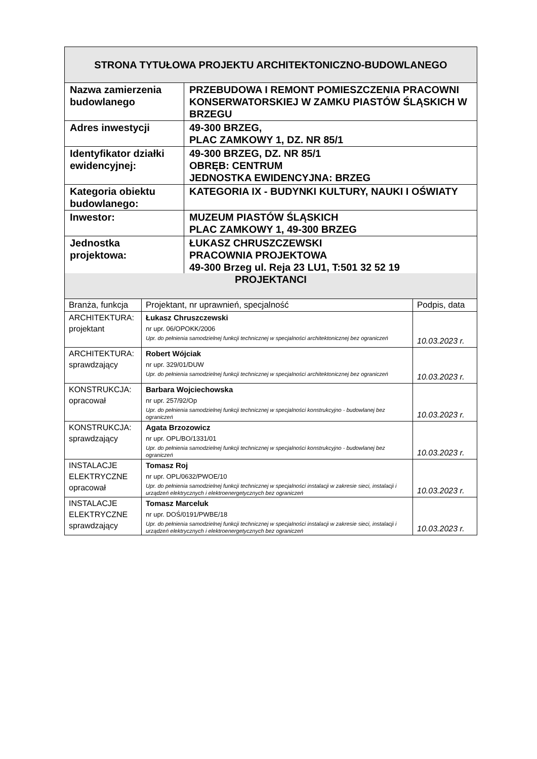| STRONA TYTUŁOWA PROJEKTU ARCHITEKTONICZNO-BUDOWLANEGO | |
| --- | --- |
| Nazwa zamierzenia budowlanego | PRZEBUDOWA I REMONT POMIESZCZENIA PRACOWNI KONSERWATORSKIEJ W ZAMKU PIASTÓW ŚLĄSKICH W BRZEGU |
| Adres inwestycji | 49-300 BRZEG, PLAC ZAMKOWY 1, DZ. NR 85/1 |
| Identyfikator działki ewidencyjnej: | 49-300 BRZEG, DZ. NR 85/1 OBRĘB: CENTRUM JEDNOSTKA EWIDENCYJNA: BRZEG |
| Kategoria obiektu budowlanego: | KATEGORIA IX - BUDYNKI KULTURY, NAUKI I OŚWIATY |
| Inwestor: | MUZEUM PIASTÓW ŚLĄSKICH PLAC ZAMKOWY 1, 49-300 BRZEG |
| Jednostka projektowa: | ŁUKASZ CHRUSZCZEWSKI PRACOWNIA PROJEKTOWA 49-300 Brzeg ul. Reja 23 LU1, T:501 32 52 19 |
| PROJEKTANCI | | |
| --- | --- | --- |
| Branża, funkcja | Projektant, nr uprawnień, specjalność | Podpis, data |
| ARCHITEKTURA: projektant | Łukasz Chruszczewski nr upr. 06/OPOKK/2006 Upr. do pełnienia samodzielnej funkcji technicznej w specjalności architektonicznej bez ograniczeń | 10.03.2023 r. |
| ARCHITEKTURA: sprawdzający | Robert Wójciak nr upr. 329/01/DUW Upr. do pełnienia samodzielnej funkcji technicznej w specjalności architektonicznej bez ograniczeń | 10.03.2023 r. |
| KONSTRUKCJA: opracował | Barbara Wojciechowska nr upr. 257/92/Op Upr. do pełnienia samodzielnej funkcji technicznej w specjalności konstrukcyjno - budowlanej bez ograniczeń | 10.03.2023 r. |
| KONSTRUKCJA: sprawdzający | Agata Brzozowicz nr upr. OPL/BO/1331/01 Upr. do pełnienia samodzielnej funkcji technicznej w specjalności konstrukcyjno - budowlanej bez ograniczeń | 10.03.2023 r. |
| INSTALACJE ELEKTRYCZNE opracował | Tomasz Roj nr upr. OPL/0632/PWOE/10 Upr. do pełnienia samodzielnej funkcji technicznej w specjalności instalacji w zakresie sieci, instalacji i urządzeń elektrycznych i elektroenergetycznych bez ograniczeń | 10.03.2023 r. |
| INSTALACJE ELEKTRYCZNE sprawdzający | Tomasz Marceluk nr upr. DOŚ/0191/PWBE/18 Upr. do pełnienia samodzielnej funkcji technicznej w specjalności instalacji w zakresie sieci, instalacji i urządzeń elektrycznych i elektroenergetycznych bez ograniczeń | 10.03.2023 r. |